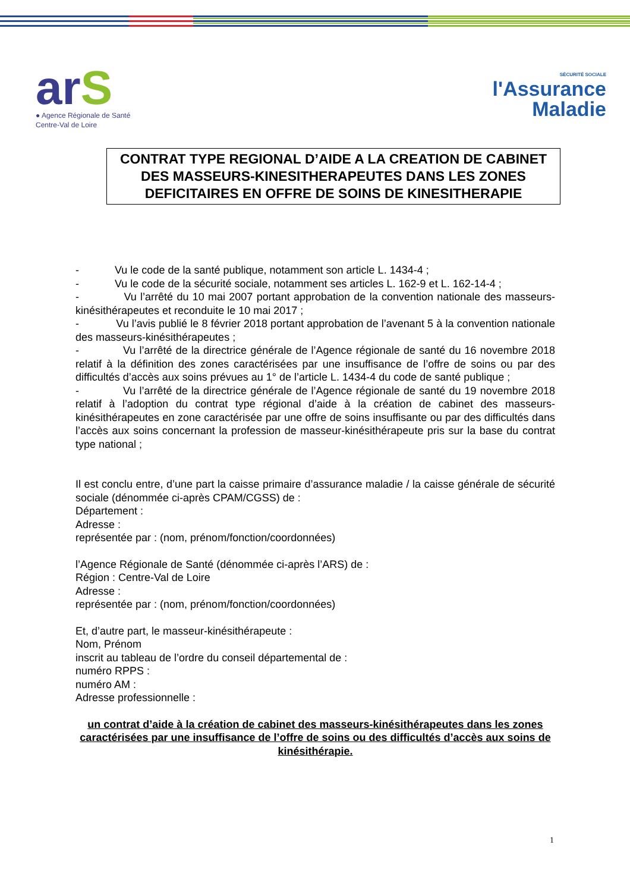arS
● Agence Régionale de Santé
Centre-Val de Loire
SÉCURITÉ SOCIALE
l'Assurance
Maladie
CONTRAT TYPE REGIONAL D’AIDE A LA CREATION DE CABINET DES MASSEURS-KINESITHERAPEUTES DANS LES ZONES DEFICITAIRES EN OFFRE DE SOINS DE KINESITHERAPIE
- Vu le code de la santé publique, notamment son article L. 1434-4 ;
- Vu le code de la sécurité sociale, notamment ses articles L. 162-9 et L. 162-14-4 ;
- Vu l’arrêté du 10 mai 2007 portant approbation de la convention nationale des masseurs-kinésithérapeutes et reconduite le 10 mai 2017 ;
- Vu l’avis publié le 8 février 2018 portant approbation de l’avenant 5 à la convention nationale des masseurs-kinésithérapeutes ;
- Vu l’arrêté de la directrice générale de l’Agence régionale de santé du 16 novembre 2018 relatif à la définition des zones caractérisées par une insuffisance de l’offre de soins ou par des difficultés d’accès aux soins prévues au 1° de l’article L. 1434-4 du code de santé publique ;
- Vu l’arrêté de la directrice générale de l’Agence régionale de santé du 19 novembre 2018 relatif à l’adoption du contrat type régional d’aide à la création de cabinet des masseurs-kinésithérapeutes en zone caractérisée par une offre de soins insuffisante ou par des difficultés dans l’accès aux soins concernant la profession de masseur-kinésithérapeute pris sur la base du contrat type national ;
Il est conclu entre, d’une part la caisse primaire d’assurance maladie / la caisse générale de sécurité sociale (dénommée ci-après CPAM/CGSS) de :
Département :
Adresse :
représentée par : (nom, prénom/fonction/coordonnées)
l’Agence Régionale de Santé (dénommée ci-après l’ARS) de :
Région : Centre-Val de Loire
Adresse :
représentée par : (nom, prénom/fonction/coordonnées)
Et, d’autre part, le masseur-kinésithérapeute :
Nom, Prénom
inscrit au tableau de l’ordre du conseil départemental de :
numéro RPPS :
numéro AM :
Adresse professionnelle :
un contrat d’aide à la création de cabinet des masseurs-kinésithérapeutes dans les zones caractérisées par une insuffisance de l’offre de soins ou des difficultés d’accès aux soins de kinésithérapie.
1